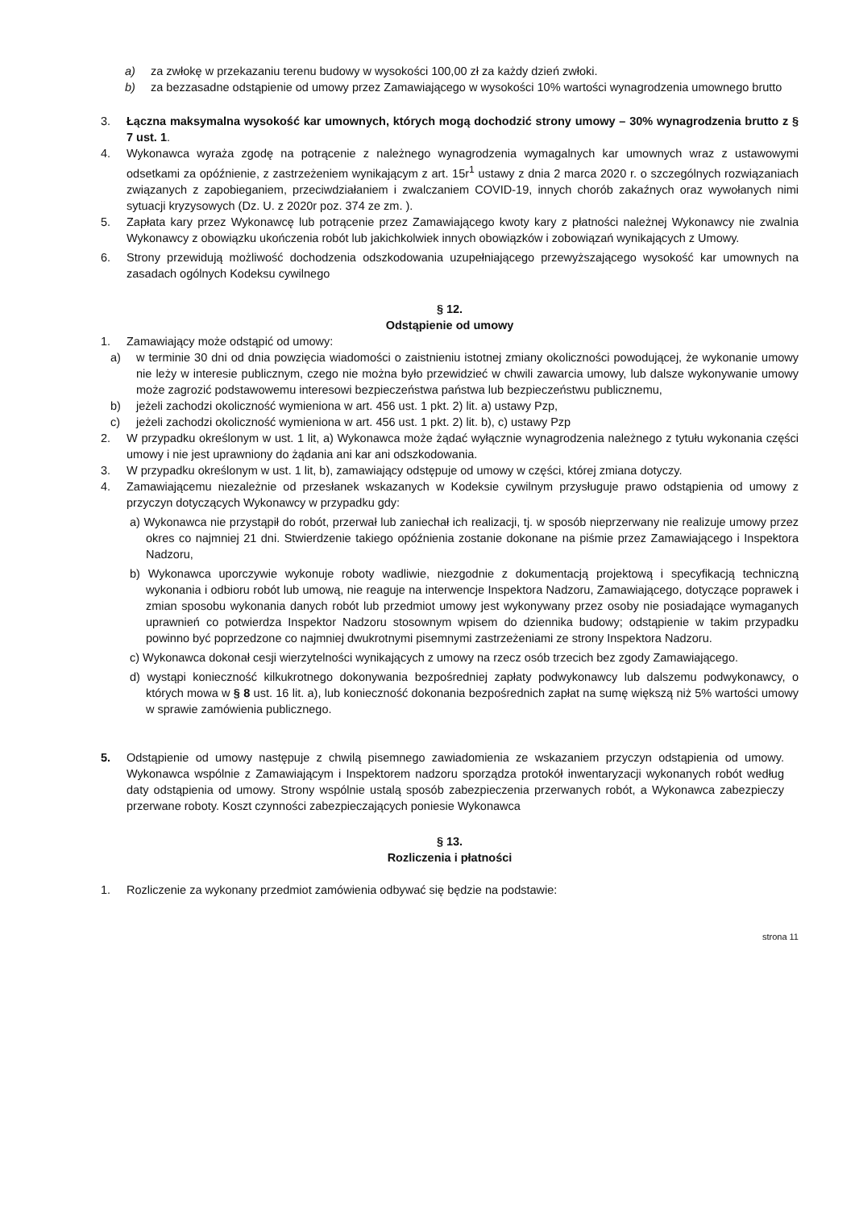a) za zwłokę w przekazaniu terenu budowy w wysokości 100,00 zł za każdy dzień zwłoki.
b) za bezzasadne odstąpienie od umowy przez Zamawiającego w wysokości 10% wartości wynagrodzenia umownego brutto
3. Łączna maksymalna wysokość kar umownych, których mogą dochodzić strony umowy – 30% wynagrodzenia brutto z § 7 ust. 1.
4. Wykonawca wyraża zgodę na potrącenie z należnego wynagrodzenia wymagalnych kar umownych wraz z ustawowymi odsetkami za opóźnienie, z zastrzeżeniem wynikającym z art. 15r<sup>1</sup> ustawy z dnia 2 marca 2020 r. o szczególnych rozwiązaniach związanych z zapobieganiem, przeciwdziałaniem i zwalczaniem COVID-19, innych chorób zakaźnych oraz wywołanych nimi sytuacji kryzysowych (Dz. U. z 2020r poz. 374 ze zm. ).
5. Zapłata kary przez Wykonawcę lub potrącenie przez Zamawiającego kwoty kary z płatności należnej Wykonawcy nie zwalnia Wykonawcy z obowiązku ukończenia robót lub jakichkolwiek innych obowiązków i zobowiązań wynikających z Umowy.
6. Strony przewidują możliwość dochodzenia odszkodowania uzupełniającego przewyższającego wysokość kar umownych na zasadach ogólnych Kodeksu cywilnego
§ 12.
Odstąpienie od umowy
1. Zamawiający może odstąpić od umowy:
a) w terminie 30 dni od dnia powzięcia wiadomości o zaistnieniu istotnej zmiany okoliczności powodującej, że wykonanie umowy nie leży w interesie publicznym, czego nie można było przewidzieć w chwili zawarcia umowy, lub dalsze wykonywanie umowy może zagrozić podstawowemu interesowi bezpieczeństwa państwa lub bezpieczeństwu publicznemu,
b) jeżeli zachodzi okoliczność wymieniona w art. 456 ust. 1 pkt. 2) lit. a) ustawy Pzp,
c) jeżeli zachodzi okoliczność wymieniona w art. 456 ust. 1 pkt. 2) lit. b), c) ustawy Pzp
2. W przypadku określonym w ust. 1 lit, a) Wykonawca może żądać wyłącznie wynagrodzenia należnego z tytułu wykonania części umowy i nie jest uprawniony do żądania ani kar ani odszkodowania.
3. W przypadku określonym w ust. 1 lit, b), zamawiający odstępuje od umowy w części, której zmiana dotyczy.
4. Zamawiającemu niezależnie od przesłanek wskazanych w Kodeksie cywilnym przysługuje prawo odstąpienia od umowy z przyczyn dotyczących Wykonawcy w przypadku gdy:
a) Wykonawca nie przystąpił do robót, przerwał lub zaniechał ich realizacji, tj. w sposób nieprzerwany nie realizuje umowy przez okres co najmniej 21 dni. Stwierdzenie takiego opóźnienia zostanie dokonane na piśmie przez Zamawiającego i Inspektora Nadzoru,
b) Wykonawca uporczywie wykonuje roboty wadliwie, niezgodnie z dokumentacją projektową i specyfikacją techniczną wykonania i odbioru robót lub umową, nie reaguje na interwencje Inspektora Nadzoru, Zamawiającego, dotyczące poprawek i zmian sposobu wykonania danych robót lub przedmiot umowy jest wykonywany przez osoby nie posiadające wymaganych uprawnień co potwierdza Inspektor Nadzoru stosownym wpisem do dziennika budowy; odstąpienie w takim przypadku powinno być poprzedzone co najmniej dwukrotnymi pisemnymi zastrzeżeniami ze strony Inspektora Nadzoru.
c) Wykonawca dokonał cesji wierzytelności wynikających z umowy na rzecz osób trzecich bez zgody Zamawiającego.
d) wystąpi konieczność kilkukrotnego dokonywania bezpośredniej zapłaty podwykonawcy lub dalszemu podwykonawcy, o których mowa w § 8 ust. 16 lit. a), lub konieczność dokonania bezpośrednich zapłat na sumę większą niż 5% wartości umowy w sprawie zamówienia publicznego.
5. Odstąpienie od umowy następuje z chwilą pisemnego zawiadomienia ze wskazaniem przyczyn odstąpienia od umowy. Wykonawca wspólnie z Zamawiającym i Inspektorem nadzoru sporządza protokół inwentaryzacji wykonanych robót według daty odstąpienia od umowy. Strony wspólnie ustalą sposób zabezpieczenia przerwanych robót, a Wykonawca zabezpieczy przerwane roboty. Koszt czynności zabezpieczających poniesie Wykonawca
§ 13.
Rozliczenia i płatności
1. Rozliczenie za wykonany przedmiot zamówienia odbywać się będzie na podstawie:
strona 11